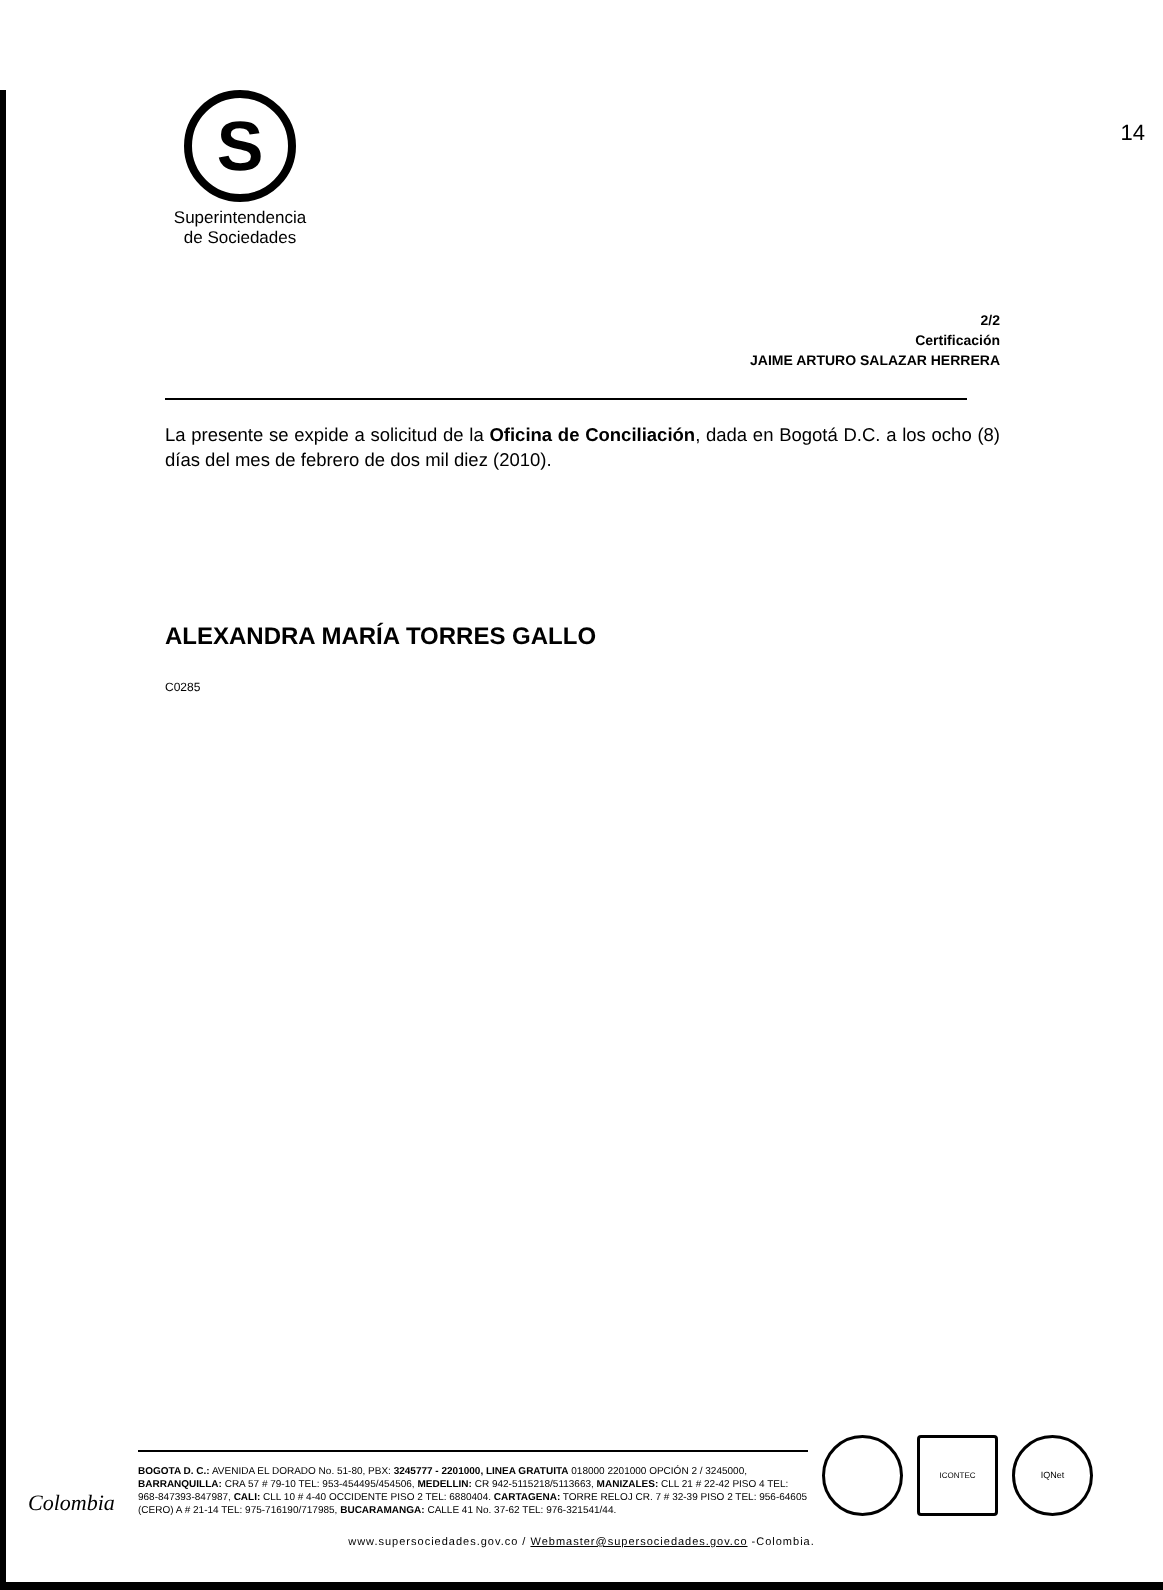14
S
Superintendencia
de Sociedades
2/2
Certificación
JAIME ARTURO SALAZAR HERRERA
La presente se expide a solicitud de la Oficina de Conciliación, dada en Bogotá D.C. a los ocho (8) días del mes de febrero de dos mil diez (2010).
ALEXANDRA MARÍA TORRES GALLO
C0285
Colombia
BOGOTA D. C.: AVENIDA EL DORADO No. 51-80, PBX: 3245777 - 2201000, LINEA GRATUITA 018000 2201000 OPCIÓN 2 / 3245000, BARRANQUILLA: CRA 57 # 79-10 TEL: 953-454495/454506, MEDELLIN: CR 942-5115218/5113663, MANIZALES: CLL 21 # 22-42 PISO 4 TEL: 968-847393-847987, CALI: CLL 10 # 4-40 OCCIDENTE PISO 2 TEL: 6880404. CARTAGENA: TORRE RELOJ CR. 7 # 32-39 PISO 2 TEL: 956-64605 (CERO) A # 21-14 TEL: 975-716190/717985, BUCARAMANGA: CALLE 41 No. 37-62 TEL: 976-321541/44.
ICONTEC
IQNet
www.supersociedades.gov.co / Webmaster@supersociedades.gov.co -Colombia.